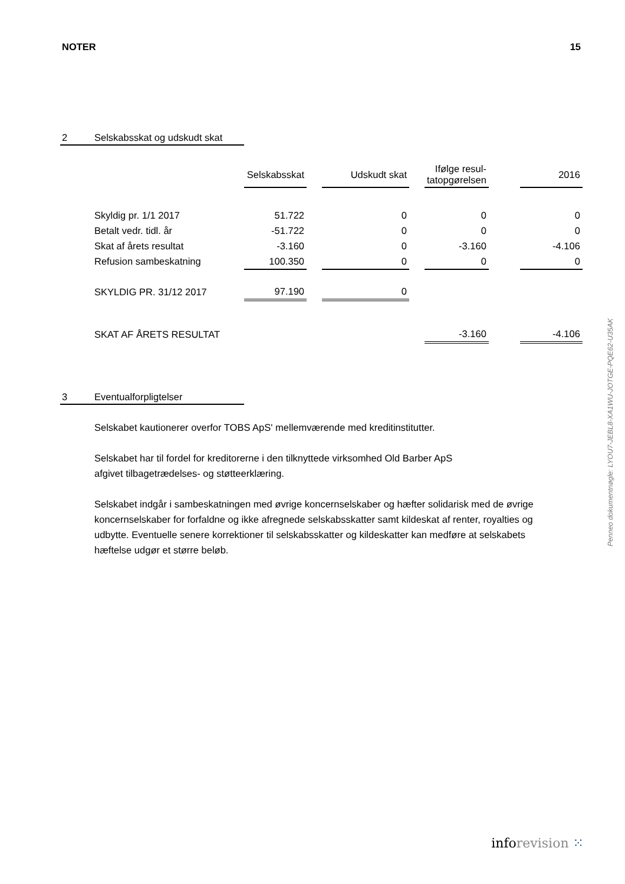NOTER 15
2 Selskabsskat og udskudt skat
| | Selskabsskat | | Udskudt skat | | Ifølge resul- tatopgørelsen | | 2016 |
| --- | --- | --- | --- | --- | --- | --- | --- |
| Skyldig pr. 1/1 2017 | 51.722 | | 0 | | 0 | | 0 |
| Betalt vedr. tidl. år | -51.722 | | 0 | | 0 | | 0 |
| Skat af årets resultat | -3.160 | | 0 | | -3.160 | | -4.106 |
| Refusion sambeskatning | 100.350 | | 0 | | 0 | | 0 |
| SKYLDIG PR. 31/12 2017 | 97.190 | | 0 | | | | |
| SKAT AF ÅRETS RESULTAT | | | | | -3.160 | | -4.106 |
3 Eventualforpligtelser
Selskabet kautionerer overfor TOBS ApS' mellemværende med kreditinstitutter.
Selskabet har til fordel for kreditorerne i den tilknyttede virksomhed Old Barber ApS
afgivet tilbagetrædelses- og støtteerklæring.
Selskabet indgår i sambeskatningen med øvrige koncernselskaber og hæfter solidarisk med de øvrige koncernselskaber for forfaldne og ikke afregnede selskabsskatter samt kildeskat af renter, royalties og udbytte. Eventuelle senere korrektioner til selskabsskatter og kildeskatter kan medføre at selskabets hæftelse udgør et større beløb.
Penneo dokumentnøgle: LYOU7-JEBL8-XA1WU-JOTGE-PQE62-U35AK
inforevision ⁙